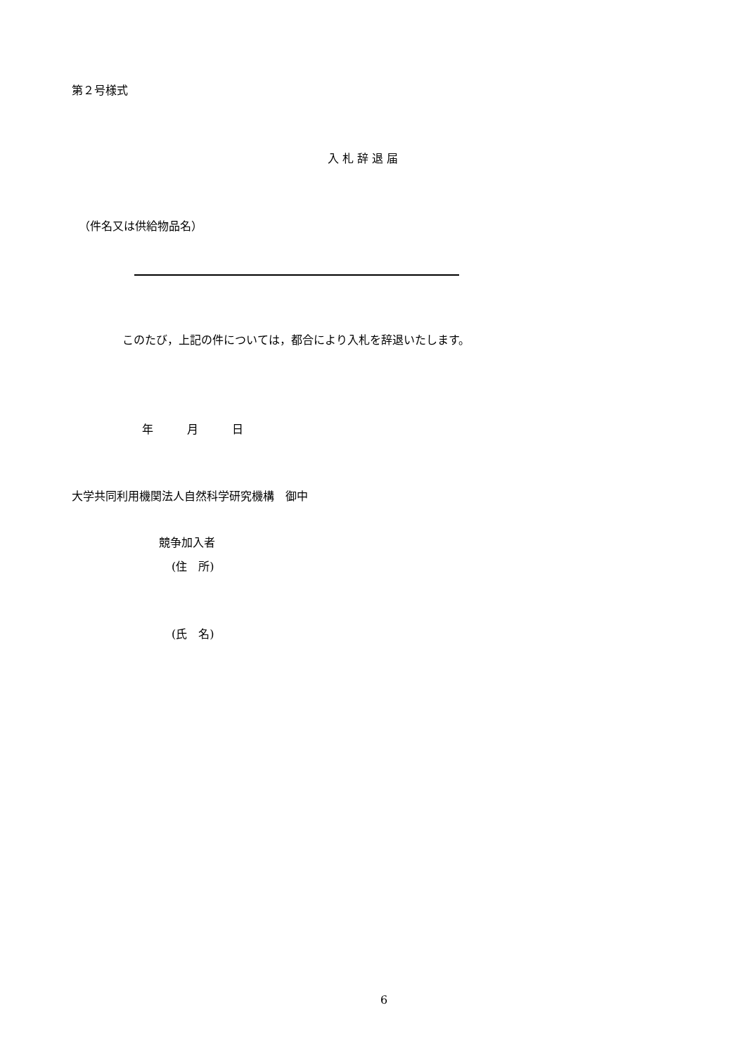第２号様式
入 札 辞 退 届
（件名又は供給物品名）
このたび，上記の件については，都合により入札を辞退いたします。
年　　　月　　　日
大学共同利用機関法人自然科学研究機構　御中
競争加入者
(住　所)
(氏　名)
6